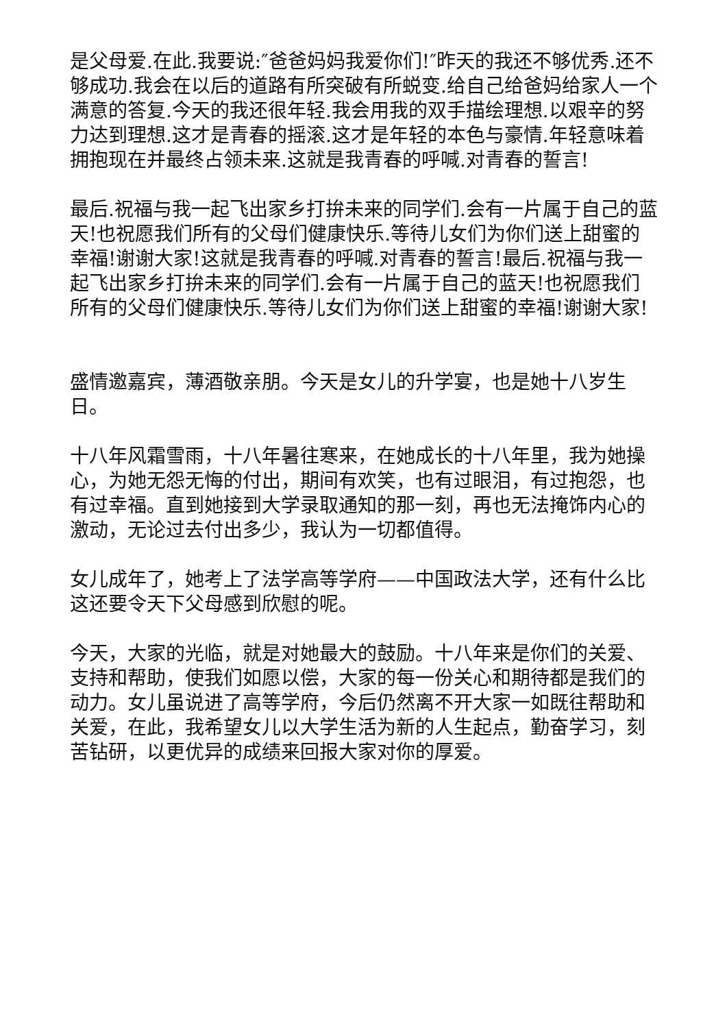是父母爱.在此.我要说:″爸爸妈妈我爱你们!″昨天的我还不够优秀.还不够成功.我会在以后的道路有所突破有所蜕变.给自己给爸妈给家人一个满意的答复.今天的我还很年轻.我会用我的双手描绘理想.以艰辛的努力达到理想.这才是青春的摇滚.这才是年轻的本色与豪情.年轻意味着拥抱现在并最终占领未来.这就是我青春的呼喊.对青春的誓言!
最后.祝福与我一起飞出家乡打拚未来的同学们.会有一片属于自己的蓝天!也祝愿我们所有的父母们健康快乐.等待儿女们为你们送上甜蜜的幸福!谢谢大家!这就是我青春的呼喊.对青春的誓言!最后.祝福与我一起飞出家乡打拚未来的同学们.会有一片属于自己的蓝天!也祝愿我们所有的父母们健康快乐.等待儿女们为你们送上甜蜜的幸福!谢谢大家!
盛情邀嘉宾，薄酒敬亲朋。今天是女儿的升学宴，也是她十八岁生日。
十八年风霜雪雨，十八年暑往寒来，在她成长的十八年里，我为她操心，为她无怨无悔的付出，期间有欢笑，也有过眼泪，有过抱怨，也有过幸福。直到她接到大学录取通知的那一刻，再也无法掩饰内心的激动，无论过去付出多少，我认为一切都值得。
女儿成年了，她考上了法学高等学府——中国政法大学，还有什么比这还要令天下父母感到欣慰的呢。
今天，大家的光临，就是对她最大的鼓励。十八年来是你们的关爱、支持和帮助，使我们如愿以偿，大家的每一份关心和期待都是我们的动力。女儿虽说进了高等学府，今后仍然离不开大家一如既往帮助和关爱，在此，我希望女儿以大学生活为新的人生起点，勤奋学习，刻苦钻研，以更优异的成绩来回报大家对你的厚爱。